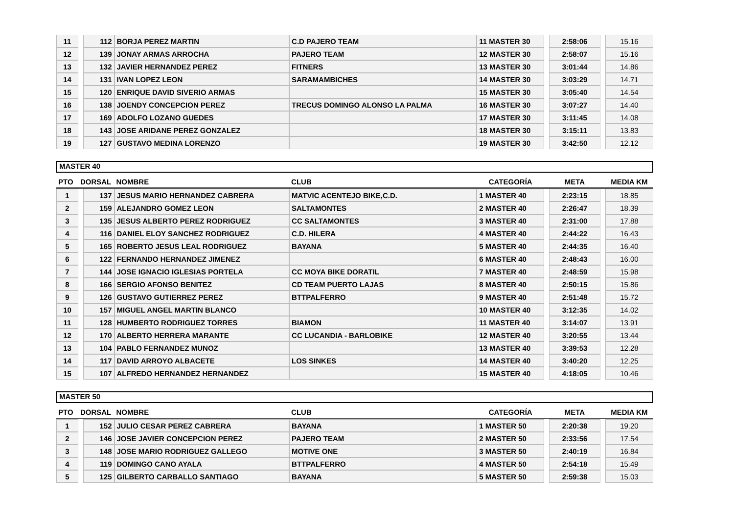| 11 | | 112 | BORJA PEREZ MARTIN | C.D PAJERO TEAM | 11 MASTER 30 | | 2:58:06 | | 15.16 |
| 12 | | 139 | JONAY ARMAS ARROCHA | PAJERO TEAM | 12 MASTER 30 | | 2:58:07 | | 15.16 |
| 13 | | 132 | JAVIER HERNANDEZ PEREZ | FITNERS | 13 MASTER 30 | | 3:01:44 | | 14.86 |
| 14 | | 131 | IVAN LOPEZ LEON | SARAMAMBICHES | 14 MASTER 30 | | 3:03:29 | | 14.71 |
| 15 | | 120 | ENRIQUE DAVID SIVERIO ARMAS | | 15 MASTER 30 | | 3:05:40 | | 14.54 |
| 16 | | 138 | JOENDY CONCEPCION PEREZ | TRECUS DOMINGO ALONSO LA PALMA | 16 MASTER 30 | | 3:07:27 | | 14.40 |
| 17 | | 169 | ADOLFO LOZANO GUEDES | | 17 MASTER 30 | | 3:11:45 | | 14.08 |
| 18 | | 143 | JOSE ARIDANE PEREZ GONZALEZ | | 18 MASTER 30 | | 3:15:11 | | 13.83 |
| 19 | | 127 | GUSTAVO MEDINA LORENZO | | 19 MASTER 30 | | 3:42:50 | | 12.12 |
MASTER 40
| PTO | DORSAL | | NOMBRE | CLUB | CATEGORÍA | | META | | MEDIA KM |
| --- | --- | --- | --- | --- | --- | --- | --- | --- | --- |
| 1 | | 137 | JESUS MARIO HERNANDEZ CABRERA | MATVIC ACENTEJO BIKE,C.D. | 1 MASTER 40 | | 2:23:15 | | 18.85 |
| 2 | | 159 | ALEJANDRO GOMEZ LEON | SALTAMONTES | 2 MASTER 40 | | 2:26:47 | | 18.39 |
| 3 | | 135 | JESUS ALBERTO PEREZ RODRIGUEZ | CC SALTAMONTES | 3 MASTER 40 | | 2:31:00 | | 17.88 |
| 4 | | 116 | DANIEL ELOY SANCHEZ RODRIGUEZ | C.D. HILERA | 4 MASTER 40 | | 2:44:22 | | 16.43 |
| 5 | | 165 | ROBERTO JESUS LEAL RODRIGUEZ | BAYANA | 5 MASTER 40 | | 2:44:35 | | 16.40 |
| 6 | | 122 | FERNANDO HERNANDEZ JIMENEZ | | 6 MASTER 40 | | 2:48:43 | | 16.00 |
| 7 | | 144 | JOSE IGNACIO IGLESIAS PORTELA | CC MOYA BIKE DORATIL | 7 MASTER 40 | | 2:48:59 | | 15.98 |
| 8 | | 166 | SERGIO AFONSO BENITEZ | CD TEAM PUERTO LAJAS | 8 MASTER 40 | | 2:50:15 | | 15.86 |
| 9 | | 126 | GUSTAVO GUTIERREZ PEREZ | BTTPALFERRO | 9 MASTER 40 | | 2:51:48 | | 15.72 |
| 10 | | 157 | MIGUEL ANGEL MARTIN BLANCO | | 10 MASTER 40 | | 3:12:35 | | 14.02 |
| 11 | | 128 | HUMBERTO RODRIGUEZ TORRES | BIAMON | 11 MASTER 40 | | 3:14:07 | | 13.91 |
| 12 | | 170 | ALBERTO HERRERA MARANTE | CC LUCANDIA - BARLOBIKE | 12 MASTER 40 | | 3:20:55 | | 13.44 |
| 13 | | 104 | PABLO FERNANDEZ MUNOZ | | 13 MASTER 40 | | 3:39:53 | | 12.28 |
| 14 | | 117 | DAVID ARROYO ALBACETE | LOS SINKES | 14 MASTER 40 | | 3:40:20 | | 12.25 |
| 15 | | 107 | ALFREDO HERNANDEZ HERNANDEZ | | 15 MASTER 40 | | 4:18:05 | | 10.46 |
MASTER 50
| PTO | DORSAL | | NOMBRE | CLUB | CATEGORÍA | | META | | MEDIA KM |
| --- | --- | --- | --- | --- | --- | --- | --- | --- | --- |
| 1 | | 152 | JULIO CESAR PEREZ CABRERA | BAYANA | 1 MASTER 50 | | 2:20:38 | | 19.20 |
| 2 | | 146 | JOSE JAVIER CONCEPCION PEREZ | PAJERO TEAM | 2 MASTER 50 | | 2:33:56 | | 17.54 |
| 3 | | 148 | JOSE MARIO RODRIGUEZ GALLEGO | MOTIVE ONE | 3 MASTER 50 | | 2:40:19 | | 16.84 |
| 4 | | 119 | DOMINGO CANO AYALA | BTTPALFERRO | 4 MASTER 50 | | 2:54:18 | | 15.49 |
| 5 | | 125 | GILBERTO CARBALLO SANTIAGO | BAYANA | 5 MASTER 50 | | 2:59:38 | | 15.03 |